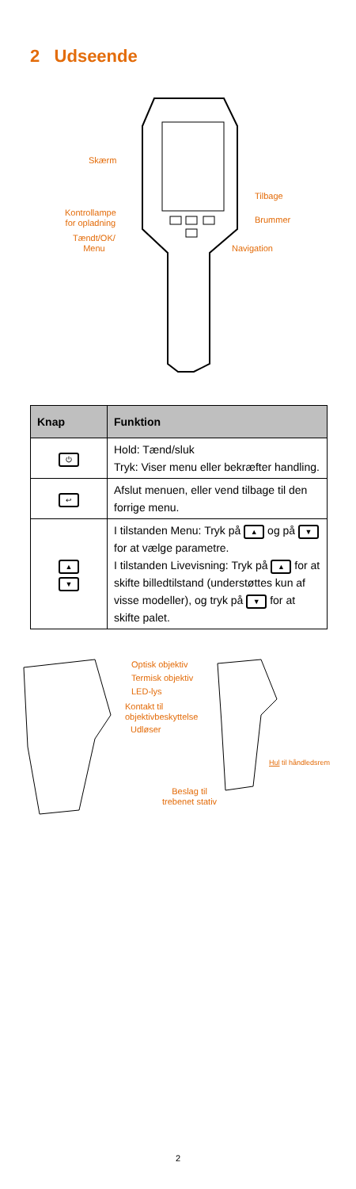2 Udseende
Skærm
Tilbage
Kontrollampe
for opladning
Brummer
Tændt/OK/
Menu
Navigation
| Knap | Funktion |
| --- | --- |
| ⏻ | Hold: Tænd/sluk Tryk: Viser menu eller bekræfter handling. |
| ↩ | Afslut menuen, eller vend tilbage til den forrige menu. |
| ▲ ▼ | I tilstanden Menu: Tryk på ▲ og på ▼ for at vælge parametre. I tilstanden Livevisning: Tryk på ▲ for at skifte billedtilstand (understøttes kun af visse modeller), og tryk på ▼ for at skifte palet. |
Optisk objektiv
Termisk objektiv
LED-lys
Kontakt til
objektivbeskyttelse
Udløser
Hul til håndledsrem
Beslag til
trebenet stativ
2